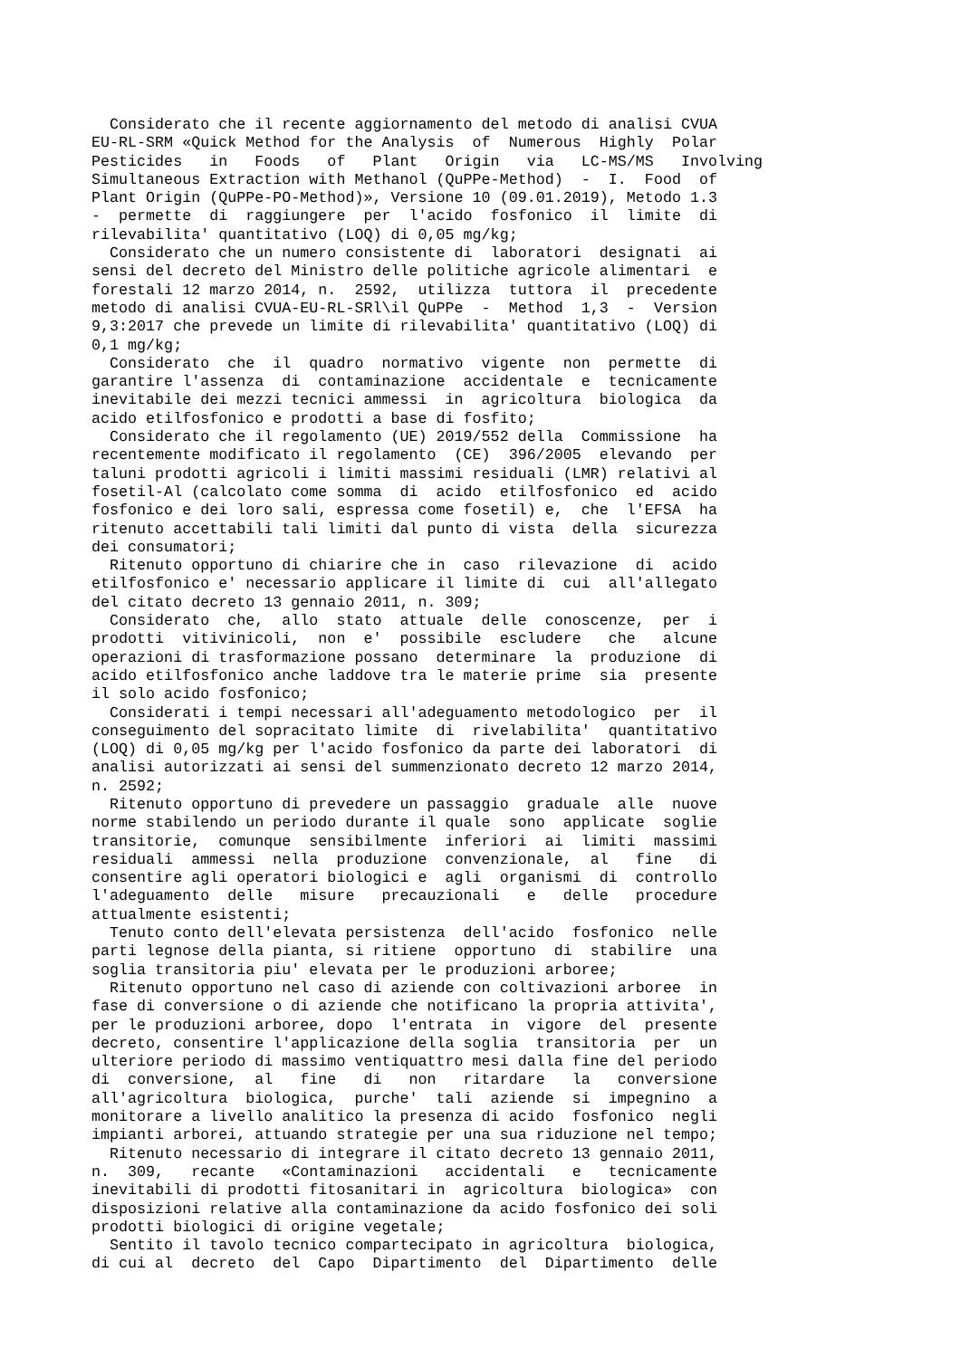Considerato che il recente aggiornamento del metodo di analisi CVUA EU-RL-SRM «Quick Method for the Analysis of Numerous Highly Polar Pesticides in Foods of Plant Origin via LC-MS/MS Involving Simultaneous Extraction with Methanol (QuPPe-Method) - I. Food of Plant Origin (QuPPe-PO-Method)», Versione 10 (09.01.2019), Metodo 1.3 - permette di raggiungere per l'acido fosfonico il limite di rilevabilita' quantitativo (LOQ) di 0,05 mg/kg; Considerato che un numero consistente di laboratori designati ai sensi del decreto del Ministro delle politiche agricole alimentari e forestali 12 marzo 2014, n. 2592, utilizza tuttora il precedente metodo di analisi CVUA-EU-RL-SRl\il QuPPe - Method 1,3 - Version 9,3:2017 che prevede un limite di rilevabilita' quantitativo (LOQ) di 0,1 mg/kg; Considerato che il quadro normativo vigente non permette di garantire l'assenza di contaminazione accidentale e tecnicamente inevitabile dei mezzi tecnici ammessi in agricoltura biologica da acido etilfosfonico e prodotti a base di fosfito; Considerato che il regolamento (UE) 2019/552 della Commissione ha recentemente modificato il regolamento (CE) 396/2005 elevando per taluni prodotti agricoli i limiti massimi residuali (LMR) relativi al fosetil-Al (calcolato come somma di acido etilfosfonico ed acido fosfonico e dei loro sali, espressa come fosetil) e, che l'EFSA ha ritenuto accettabili tali limiti dal punto di vista della sicurezza dei consumatori; Ritenuto opportuno di chiarire che in caso rilevazione di acido etilfosfonico e' necessario applicare il limite di cui all'allegato del citato decreto 13 gennaio 2011, n. 309; Considerato che, allo stato attuale delle conoscenze, per i prodotti vitivinicoli, non e' possibile escludere che alcune operazioni di trasformazione possano determinare la produzione di acido etilfosfonico anche laddove tra le materie prime sia presente il solo acido fosfonico; Considerati i tempi necessari all'adeguamento metodologico per il conseguimento del sopracitato limite di rivelabilita' quantitativo (LOQ) di 0,05 mg/kg per l'acido fosfonico da parte dei laboratori di analisi autorizzati ai sensi del summenzionato decreto 12 marzo 2014, n. 2592; Ritenuto opportuno di prevedere un passaggio graduale alle nuove norme stabilendo un periodo durante il quale sono applicate soglie transitorie, comunque sensibilmente inferiori ai limiti massimi residuali ammessi nella produzione convenzionale, al fine di consentire agli operatori biologici e agli organismi di controllo l'adeguamento delle misure precauzionali e delle procedure attualmente esistenti; Tenuto conto dell'elevata persistenza dell'acido fosfonico nelle parti legnose della pianta, si ritiene opportuno di stabilire una soglia transitoria piu' elevata per le produzioni arboree; Ritenuto opportuno nel caso di aziende con coltivazioni arboree in fase di conversione o di aziende che notificano la propria attivita', per le produzioni arboree, dopo l'entrata in vigore del presente decreto, consentire l'applicazione della soglia transitoria per un ulteriore periodo di massimo ventiquattro mesi dalla fine del periodo di conversione, al fine di non ritardare la conversione all'agricoltura biologica, purche' tali aziende si impegnino a monitorare a livello analitico la presenza di acido fosfonico negli impianti arborei, attuando strategie per una sua riduzione nel tempo; Ritenuto necessario di integrare il citato decreto 13 gennaio 2011, n. 309, recante «Contaminazioni accidentali e tecnicamente inevitabili di prodotti fitosanitari in agricoltura biologica» con disposizioni relative alla contaminazione da acido fosfonico dei soli prodotti biologici di origine vegetale; Sentito il tavolo tecnico compartecipato in agricoltura biologica, di cui al decreto del Capo Dipartimento del Dipartimento delle